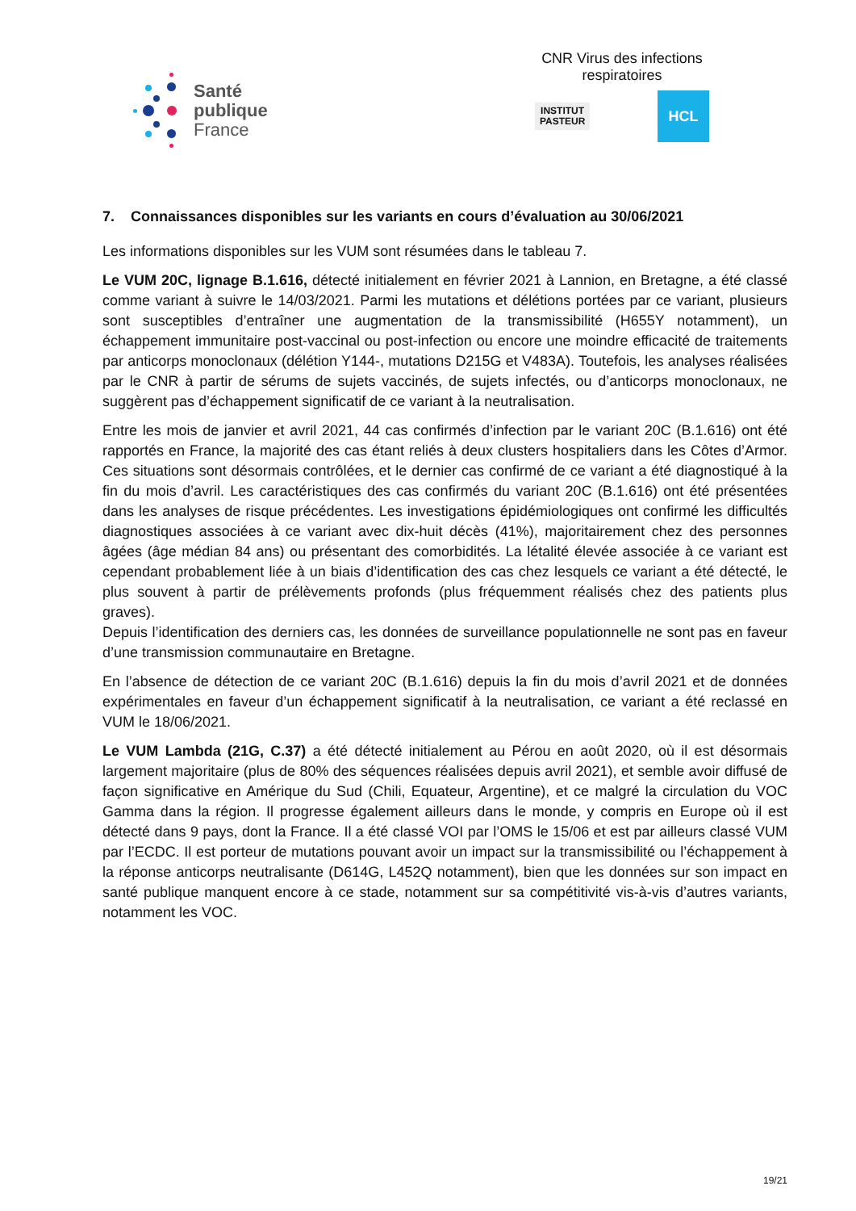Santé
publique
France
CNR Virus des infections respiratoires
INSTITUT
PASTEUR
HCL
7. Connaissances disponibles sur les variants en cours d’évaluation au 30/06/2021
Les informations disponibles sur les VUM sont résumées dans le tableau 7.
Le VUM 20C, lignage B.1.616, détecté initialement en février 2021 à Lannion, en Bretagne, a été classé comme variant à suivre le 14/03/2021. Parmi les mutations et délétions portées par ce variant, plusieurs sont susceptibles d’entraîner une augmentation de la transmissibilité (H655Y notamment), un échappement immunitaire post-vaccinal ou post-infection ou encore une moindre efficacité de traitements par anticorps monoclonaux (délétion Y144-, mutations D215G et V483A). Toutefois, les analyses réalisées par le CNR à partir de sérums de sujets vaccinés, de sujets infectés, ou d’anticorps monoclonaux, ne suggèrent pas d’échappement significatif de ce variant à la neutralisation.
Entre les mois de janvier et avril 2021, 44 cas confirmés d’infection par le variant 20C (B.1.616) ont été rapportés en France, la majorité des cas étant reliés à deux clusters hospitaliers dans les Côtes d’Armor. Ces situations sont désormais contrôlées, et le dernier cas confirmé de ce variant a été diagnostiqué à la fin du mois d’avril. Les caractéristiques des cas confirmés du variant 20C (B.1.616) ont été présentées dans les analyses de risque précédentes. Les investigations épidémiologiques ont confirmé les difficultés diagnostiques associées à ce variant avec dix-huit décès (41%), majoritairement chez des personnes âgées (âge médian 84 ans) ou présentant des comorbidités. La létalité élevée associée à ce variant est cependant probablement liée à un biais d’identification des cas chez lesquels ce variant a été détecté, le plus souvent à partir de prélèvements profonds (plus fréquemment réalisés chez des patients plus graves).
Depuis l’identification des derniers cas, les données de surveillance populationnelle ne sont pas en faveur d’une transmission communautaire en Bretagne.
En l’absence de détection de ce variant 20C (B.1.616) depuis la fin du mois d’avril 2021 et de données expérimentales en faveur d’un échappement significatif à la neutralisation, ce variant a été reclassé en VUM le 18/06/2021.
Le VUM Lambda (21G, C.37) a été détecté initialement au Pérou en août 2020, où il est désormais largement majoritaire (plus de 80% des séquences réalisées depuis avril 2021), et semble avoir diffusé de façon significative en Amérique du Sud (Chili, Equateur, Argentine), et ce malgré la circulation du VOC Gamma dans la région. Il progresse également ailleurs dans le monde, y compris en Europe où il est détecté dans 9 pays, dont la France. Il a été classé VOI par l’OMS le 15/06 et est par ailleurs classé VUM par l’ECDC. Il est porteur de mutations pouvant avoir un impact sur la transmissibilité ou l’échappement à la réponse anticorps neutralisante (D614G, L452Q notamment), bien que les données sur son impact en santé publique manquent encore à ce stade, notamment sur sa compétitivité vis-à-vis d’autres variants, notamment les VOC.
19/21